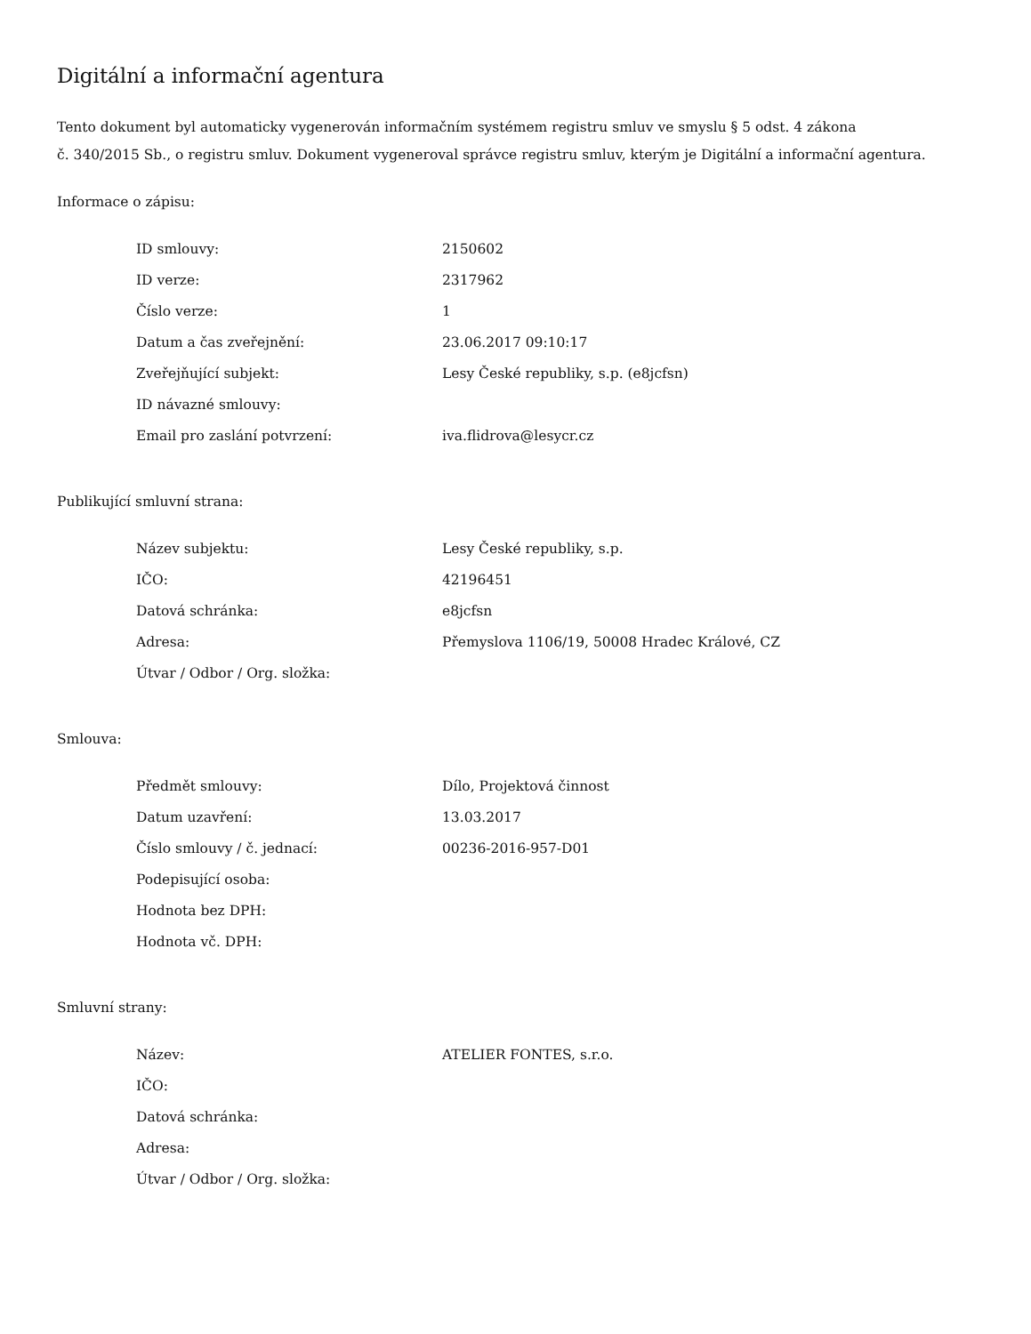Digitální a informační agentura
Tento dokument byl automaticky vygenerován informačním systémem registru smluv ve smyslu § 5 odst. 4 zákona
č. 340/2015 Sb., o registru smluv. Dokument vygeneroval správce registru smluv, kterým je Digitální a informační agentura.
Informace o zápisu:
| ID smlouvy: | 2150602 |
| ID verze: | 2317962 |
| Číslo verze: | 1 |
| Datum a čas zveřejnění: | 23.06.2017 09:10:17 |
| Zveřejňující subjekt: | Lesy České republiky, s.p. (e8jcfsn) |
| ID návazné smlouvy: | |
| Email pro zaslání potvrzení: | iva.flidrova@lesycr.cz |
Publikující smluvní strana:
| Název subjektu: | Lesy České republiky, s.p. |
| IČO: | 42196451 |
| Datová schránka: | e8jcfsn |
| Adresa: | Přemyslova 1106/19, 50008 Hradec Králové, CZ |
| Útvar / Odbor / Org. složka: | |
Smlouva:
| Předmět smlouvy: | Dílo, Projektová činnost |
| Datum uzavření: | 13.03.2017 |
| Číslo smlouvy / č. jednací: | 00236-2016-957-D01 |
| Podepisující osoba: | |
| Hodnota bez DPH: | |
| Hodnota vč. DPH: | |
Smluvní strany:
| Název: | ATELIER FONTES, s.r.o. |
| IČO: | |
| Datová schránka: | |
| Adresa: | |
| Útvar / Odbor / Org. složka: | |